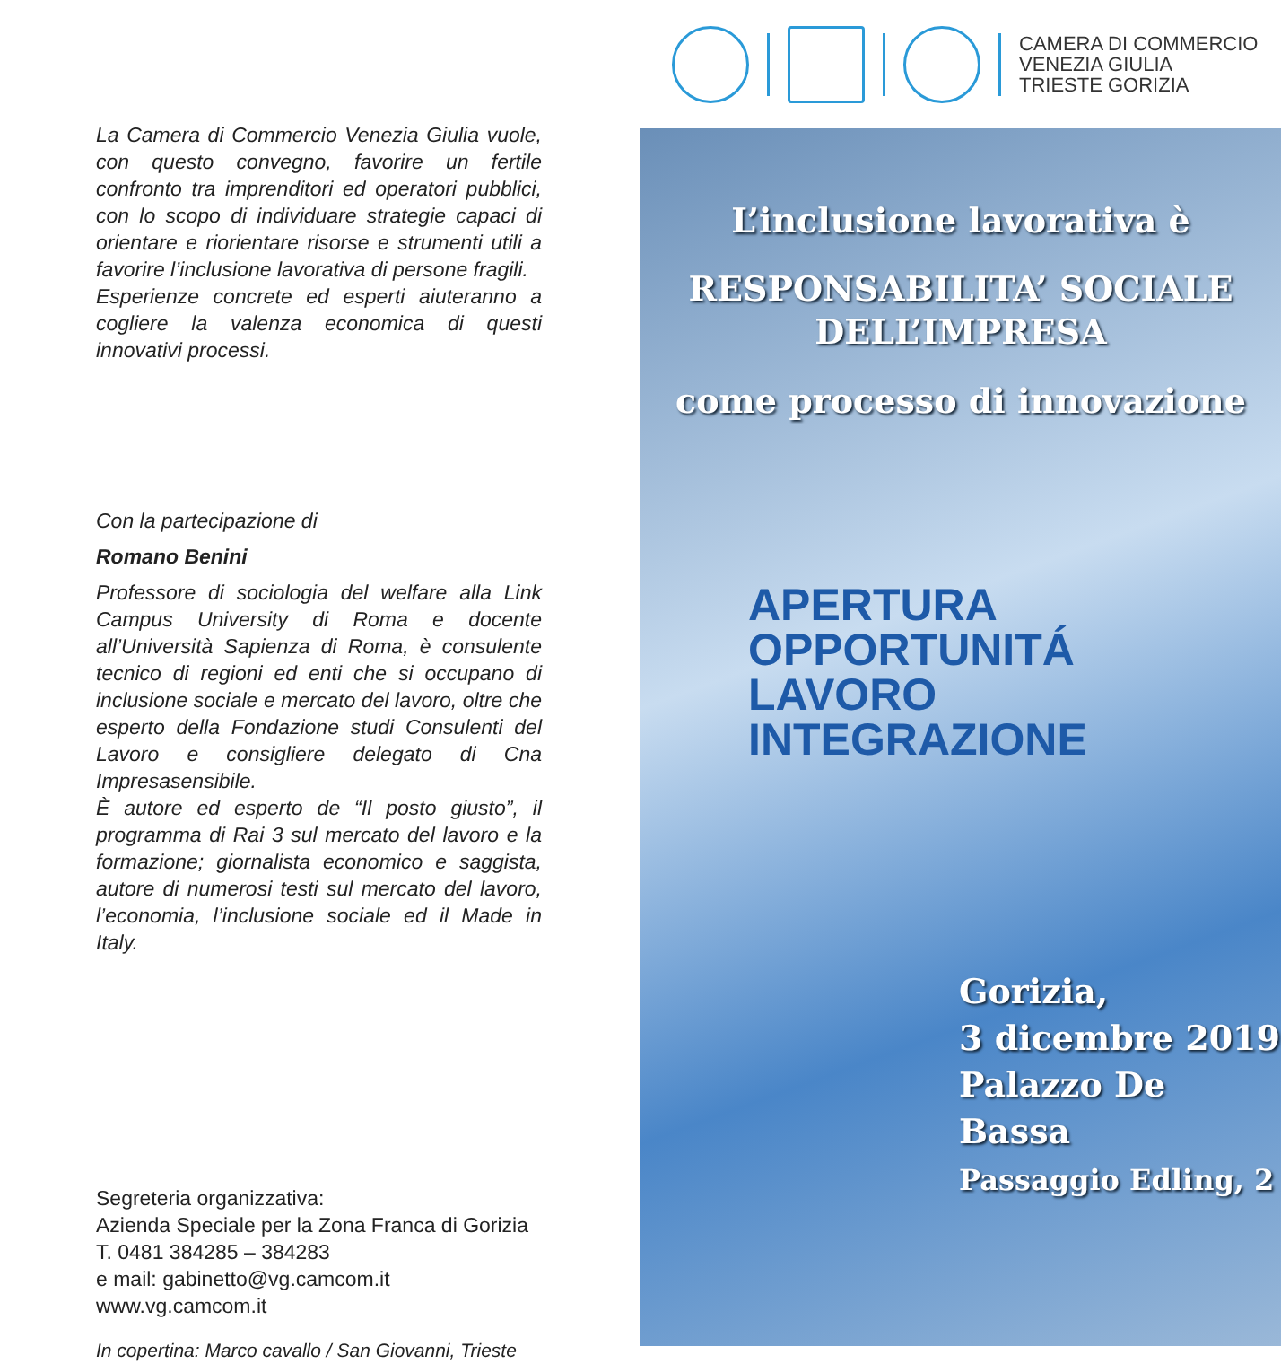La Camera di Commercio Venezia Giulia vuole, con questo convegno, favorire un fertile confronto tra imprenditori ed operatori pubblici, con lo scopo di individuare strategie capaci di orientare e riorientare risorse e strumenti utili a favorire l’inclusione lavorativa di persone fragili.
Esperienze concrete ed esperti aiuteranno a cogliere la valenza economica di questi innovativi processi.
Con la partecipazione di
Romano Benini
Professore di sociologia del welfare alla Link Campus University di Roma e docente all’Università Sapienza di Roma, è consulente tecnico di regioni ed enti che si occupano di inclusione sociale e mercato del lavoro, oltre che esperto della Fondazione studi Consulenti del Lavoro e consigliere delegato di Cna Impresasensibile.
È autore ed esperto de “Il posto giusto”, il programma di Rai 3 sul mercato del lavoro e la formazione; giornalista economico e saggista, autore di numerosi testi sul mercato del lavoro, l’economia, l’inclusione sociale ed il Made in Italy.
Segreteria organizzativa:
Azienda Speciale per la Zona Franca di Gorizia
T. 0481 384285 – 384283
e mail: gabinetto@vg.camcom.it
www.vg.camcom.it
In copertina: Marco cavallo / San Giovanni, Trieste
CAMERA DI COMMERCIO
VENEZIA GIULIA
TRIESTE GORIZIA
L’inclusione lavorativa è
RESPONSABILITA’ SOCIALE
DELL’IMPRESA
come processo di innovazione
APERTURA
OPPORTUNITÁ
LAVORO
INTEGRAZIONE
Gorizia,
3 dicembre 2019
Palazzo De Bassa
Passaggio Edling, 2